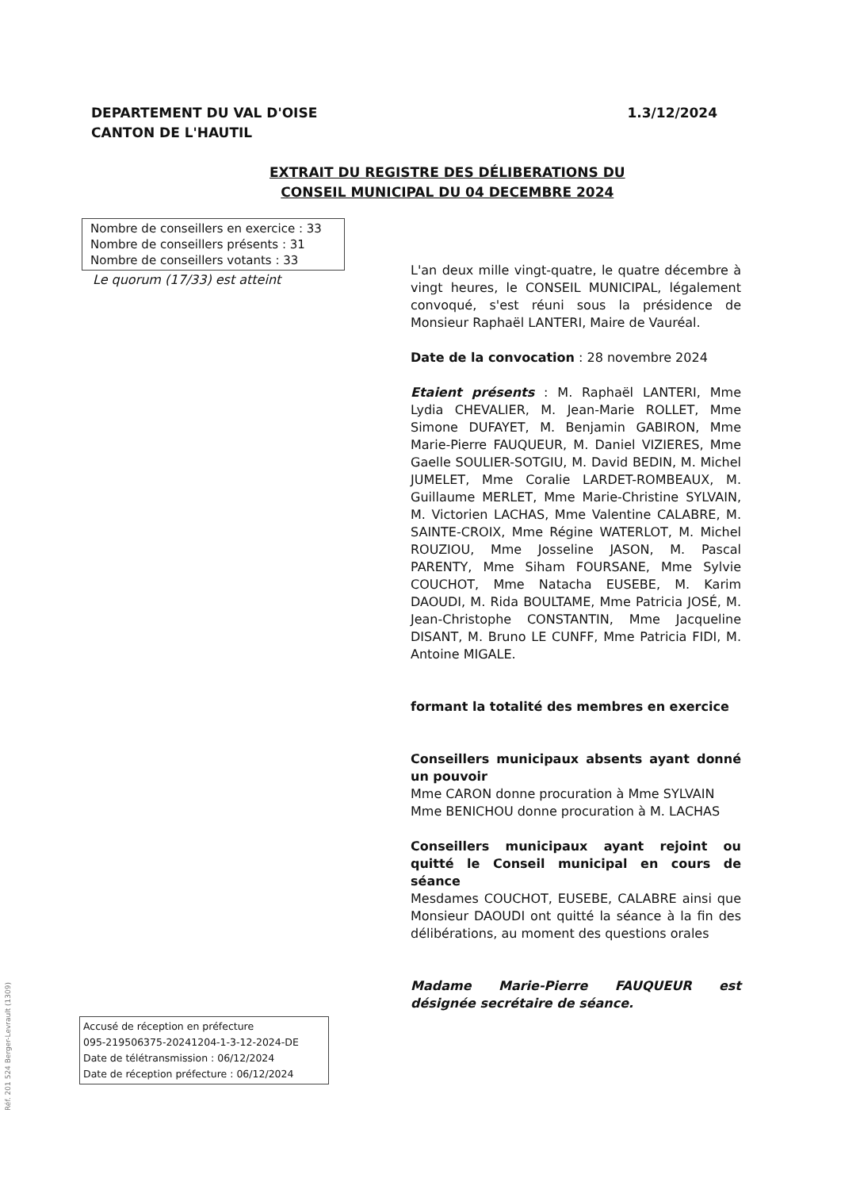DEPARTEMENT DU VAL D'OISE
CANTON DE L'HAUTIL
1.3/12/2024
EXTRAIT DU REGISTRE DES DÉLIBERATIONS DU
CONSEIL MUNICIPAL DU 04 DECEMBRE 2024
Nombre de conseillers en exercice : 33
Nombre de conseillers présents : 31
Nombre de conseillers votants : 33
Le quorum (17/33) est atteint
L'an deux mille vingt-quatre, le quatre décembre à vingt heures, le CONSEIL MUNICIPAL, légalement convoqué, s'est réuni sous la présidence de Monsieur Raphaël LANTERI, Maire de Vauréal.
Date de la convocation : 28 novembre 2024
Etaient présents : M. Raphaël LANTERI, Mme Lydia CHEVALIER, M. Jean-Marie ROLLET, Mme Simone DUFAYET, M. Benjamin GABIRON, Mme Marie-Pierre FAUQUEUR, M. Daniel VIZIERES, Mme Gaelle SOULIER-SOTGIU, M. David BEDIN, M. Michel JUMELET, Mme Coralie LARDET-ROMBEAUX, M. Guillaume MERLET, Mme Marie-Christine SYLVAIN, M. Victorien LACHAS, Mme Valentine CALABRE, M. SAINTE-CROIX, Mme Régine WATERLOT, M. Michel ROUZIOU, Mme Josseline JASON, M. Pascal PARENTY, Mme Siham FOURSANE, Mme Sylvie COUCHOT, Mme Natacha EUSEBE, M. Karim DAOUDI, M. Rida BOULTAME, Mme Patricia JOSÉ, M. Jean-Christophe CONSTANTIN, Mme Jacqueline DISANT, M. Bruno LE CUNFF, Mme Patricia FIDI, M. Antoine MIGALE.
formant la totalité des membres en exercice
Conseillers municipaux absents ayant donné un pouvoir
Mme CARON donne procuration à Mme SYLVAIN
Mme BENICHOU donne procuration à M. LACHAS
Conseillers municipaux ayant rejoint ou quitté le Conseil municipal en cours de séance
Mesdames COUCHOT, EUSEBE, CALABRE ainsi que Monsieur DAOUDI ont quitté la séance à la fin des délibérations, au moment des questions orales
Madame Marie-Pierre FAUQUEUR est désignée secrétaire de séance.
Accusé de réception en préfecture
095-219506375-20241204-1-3-12-2024-DE
Date de télétransmission : 06/12/2024
Date de réception préfecture : 06/12/2024
Réf. 201 524 Berger-Levrault (1309)